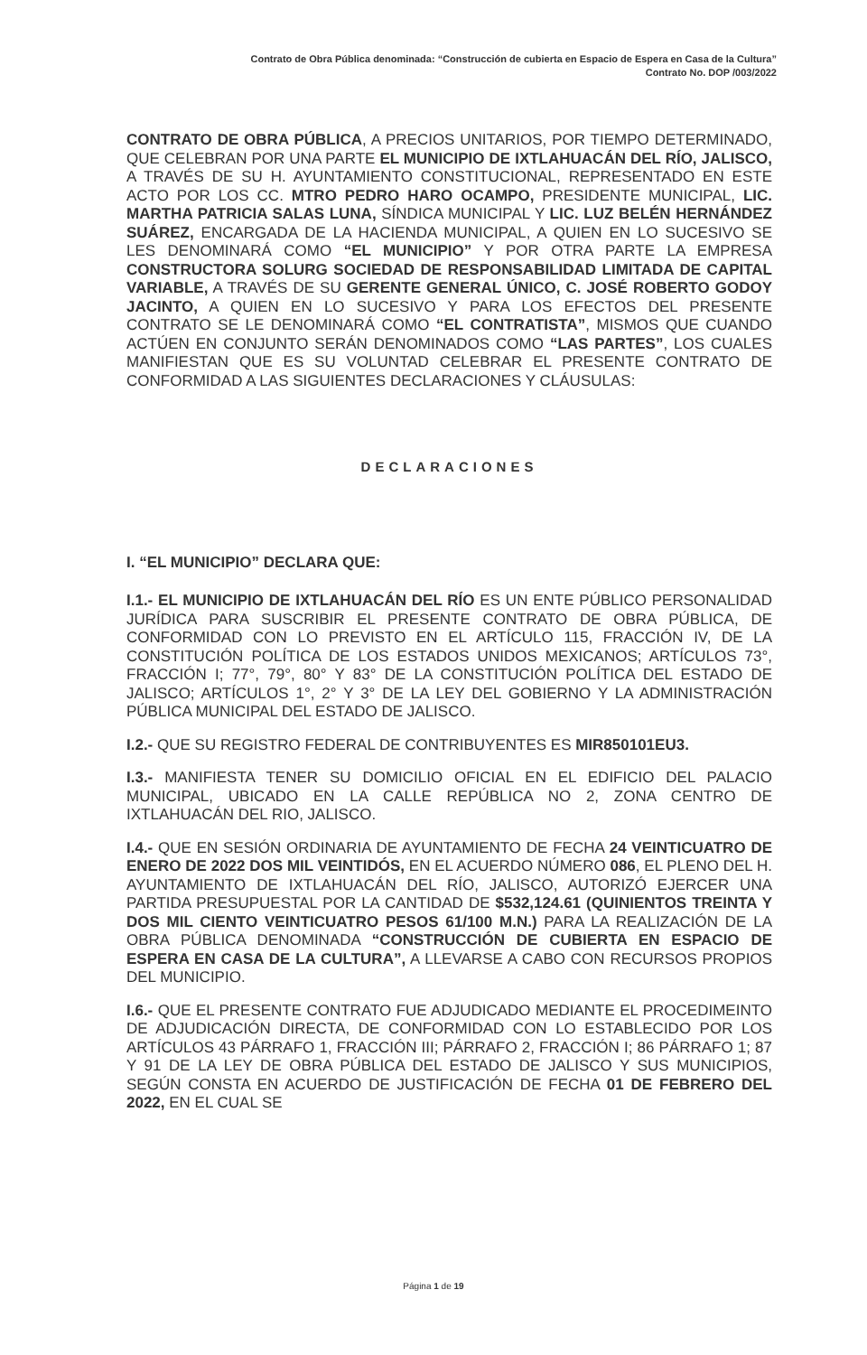Contrato de Obra Pública denominada: “Construcción de cubierta en Espacio de Espera en Casa de la Cultura”
Contrato No. DOP /003/2022
CONTRATO DE OBRA PÚBLICA, A PRECIOS UNITARIOS, POR TIEMPO DETERMINADO, QUE CELEBRAN POR UNA PARTE EL MUNICIPIO DE IXTLAHUACÁN DEL RÍO, JALISCO, A TRAVÉS DE SU H. AYUNTAMIENTO CONSTITUCIONAL, REPRESENTADO EN ESTE ACTO POR LOS CC. MTRO PEDRO HARO OCAMPO, PRESIDENTE MUNICIPAL, LIC. MARTHA PATRICIA SALAS LUNA, SÍNDICA MUNICIPAL Y LIC. LUZ BELÉN HERNÁNDEZ SUÁREZ, ENCARGADA DE LA HACIENDA MUNICIPAL, A QUIEN EN LO SUCESIVO SE LES DENOMINARÁ COMO “EL MUNICIPIO” Y POR OTRA PARTE LA EMPRESA CONSTRUCTORA SOLURG SOCIEDAD DE RESPONSABILIDAD LIMITADA DE CAPITAL VARIABLE, A TRAVÉS DE SU GERENTE GENERAL ÚNICO, C. JOSÉ ROBERTO GODOY JACINTO, A QUIEN EN LO SUCESIVO Y PARA LOS EFECTOS DEL PRESENTE CONTRATO SE LE DENOMINARÁ COMO “EL CONTRATISTA”, MISMOS QUE CUANDO ACTÚEN EN CONJUNTO SERÁN DENOMINADOS COMO “LAS PARTES”, LOS CUALES MANIFIESTAN QUE ES SU VOLUNTAD CELEBRAR EL PRESENTE CONTRATO DE CONFORMIDAD A LAS SIGUIENTES DECLARACIONES Y CLÁUSULAS:
DECLARACIONES
I. “EL MUNICIPIO” DECLARA QUE:
I.1.- EL MUNICIPIO DE IXTLAHUACÁN DEL RÍO ES UN ENTE PÚBLICO PERSONALIDAD JURÍDICA PARA SUSCRIBIR EL PRESENTE CONTRATO DE OBRA PÚBLICA, DE CONFORMIDAD CON LO PREVISTO EN EL ARTÍCULO 115, FRACCIÓN IV, DE LA CONSTITUCIÓN POLÍTICA DE LOS ESTADOS UNIDOS MEXICANOS; ARTÍCULOS 73°, FRACCIÓN I; 77°, 79°, 80° Y 83° DE LA CONSTITUCIÓN POLÍTICA DEL ESTADO DE JALISCO; ARTÍCULOS 1°, 2° Y 3° DE LA LEY DEL GOBIERNO Y LA ADMINISTRACIÓN PÚBLICA MUNICIPAL DEL ESTADO DE JALISCO.
I.2.- QUE SU REGISTRO FEDERAL DE CONTRIBUYENTES ES MIR850101EU3.
I.3.- MANIFIESTA TENER SU DOMICILIO OFICIAL EN EL EDIFICIO DEL PALACIO MUNICIPAL, UBICADO EN LA CALLE REPÚBLICA NO 2, ZONA CENTRO DE IXTLAHUACÁN DEL RIO, JALISCO.
I.4.- QUE EN SESIÓN ORDINARIA DE AYUNTAMIENTO DE FECHA 24 VEINTICUATRO DE ENERO DE 2022 DOS MIL VEINTIDÓS, EN EL ACUERDO NÚMERO 086, EL PLENO DEL H. AYUNTAMIENTO DE IXTLAHUACÁN DEL RÍO, JALISCO, AUTORIZÓ EJERCER UNA PARTIDA PRESUPUESTAL POR LA CANTIDAD DE $532,124.61 (QUINIENTOS TREINTA Y DOS MIL CIENTO VEINTICUATRO PESOS 61/100 M.N.) PARA LA REALIZACIÓN DE LA OBRA PÚBLICA DENOMINADA “CONSTRUCCIÓN DE CUBIERTA EN ESPACIO DE ESPERA EN CASA DE LA CULTURA”, A LLEVARSE A CABO CON RECURSOS PROPIOS DEL MUNICIPIO.
I.6.- QUE EL PRESENTE CONTRATO FUE ADJUDICADO MEDIANTE EL PROCEDIMEINTO DE ADJUDICACIÓN DIRECTA, DE CONFORMIDAD CON LO ESTABLECIDO POR LOS ARTÍCULOS 43 PÁRRAFO 1, FRACCIÓN III; PÁRRAFO 2, FRACCIÓN I; 86 PÁRRAFO 1; 87 Y 91 DE LA LEY DE OBRA PÚBLICA DEL ESTADO DE JALISCO Y SUS MUNICIPIOS, SEGÚN CONSTA EN ACUERDO DE JUSTIFICACIÓN DE FECHA 01 DE FEBRERO DEL 2022, EN EL CUAL SE
Página 1 de 19